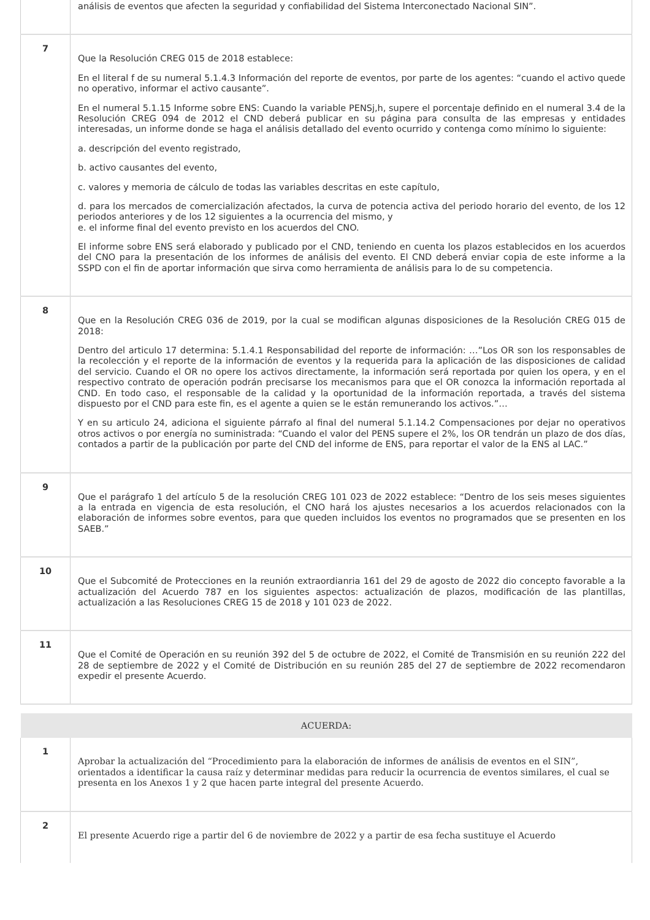| | análisis de eventos que afecten la seguridad y confiabilidad del Sistema Interconectado Nacional SIN”. |
| 7 | Que la Resolución CREG 015 de 2018 establece: En el literal f de su numeral 5.1.4.3 Información del reporte de eventos, por parte de los agentes: “cuando el activo quede no operativo, informar el activo causante”. En el numeral 5.1.15 Informe sobre ENS: Cuando la variable PENSj,h, supere el porcentaje definido en el numeral 3.4 de la Resolución CREG 094 de 2012 el CND deberá publicar en su página para consulta de las empresas y entidades interesadas, un informe donde se haga el análisis detallado del evento ocurrido y contenga como mínimo lo siguiente: a. descripción del evento registrado, b. activo causantes del evento, c. valores y memoria de cálculo de todas las variables descritas en este capítulo, d. para los mercados de comercialización afectados, la curva de potencia activa del periodo horario del evento, de los 12 periodos anteriores y de los 12 siguientes a la ocurrencia del mismo, y e. el informe final del evento previsto en los acuerdos del CNO. El informe sobre ENS será elaborado y publicado por el CND, teniendo en cuenta los plazos establecidos en los acuerdos del CNO para la presentación de los informes de análisis del evento. El CND deberá enviar copia de este informe a la SSPD con el fin de aportar información que sirva como herramienta de análisis para lo de su competencia. |
| 8 | Que en la Resolución CREG 036 de 2019, por la cual se modifican algunas disposiciones de la Resolución CREG 015 de 2018: Dentro del articulo 17 determina: 5.1.4.1 Responsabilidad del reporte de información: …”Los OR son los responsables de la recolección y el reporte de la información de eventos y la requerida para la aplicación de las disposiciones de calidad del servicio. Cuando el OR no opere los activos directamente, la información será reportada por quien los opera, y en el respectivo contrato de operación podrán precisarse los mecanismos para que el OR conozca la información reportada al CND. En todo caso, el responsable de la calidad y la oportunidad de la información reportada, a través del sistema dispuesto por el CND para este fin, es el agente a quien se le están remunerando los activos.”… Y en su articulo 24, adiciona el siguiente párrafo al final del numeral 5.1.14.2 Compensaciones por dejar no operativos otros activos o por energía no suministrada: “Cuando el valor del PENS supere el 2%, los OR tendrán un plazo de dos días, contados a partir de la publicación por parte del CND del informe de ENS, para reportar el valor de la ENS al LAC.” |
| 9 | Que el parágrafo 1 del artículo 5 de la resolución CREG 101 023 de 2022 establece: “Dentro de los seis meses siguientes a la entrada en vigencia de esta resolución, el CNO hará los ajustes necesarios a los acuerdos relacionados con la elaboración de informes sobre eventos, para que queden incluidos los eventos no programados que se presenten en los SAEB.” |
| 10 | Que el Subcomité de Protecciones en la reunión extraordianria 161 del 29 de agosto de 2022 dio concepto favorable a la actualización del Acuerdo 787 en los siguientes aspectos: actualización de plazos, modificación de las plantillas, actualización a las Resoluciones CREG 15 de 2018 y 101 023 de 2022. |
| 11 | Que el Comité de Operación en su reunión 392 del 5 de octubre de 2022, el Comité de Transmisión en su reunión 222 del 28 de septiembre de 2022 y el Comité de Distribución en su reunión 285 del 27 de septiembre de 2022 recomendaron expedir el presente Acuerdo. |
| ACUERDA: | |
| 1 | Aprobar la actualización del “Procedimiento para la elaboración de informes de análisis de eventos en el SIN”, orientados a identificar la causa raíz y determinar medidas para reducir la ocurrencia de eventos similares, el cual se presenta en los Anexos 1 y 2 que hacen parte integral del presente Acuerdo. |
| 2 | El presente Acuerdo rige a partir del 6 de noviembre de 2022 y a partir de esa fecha sustituye el Acuerdo |